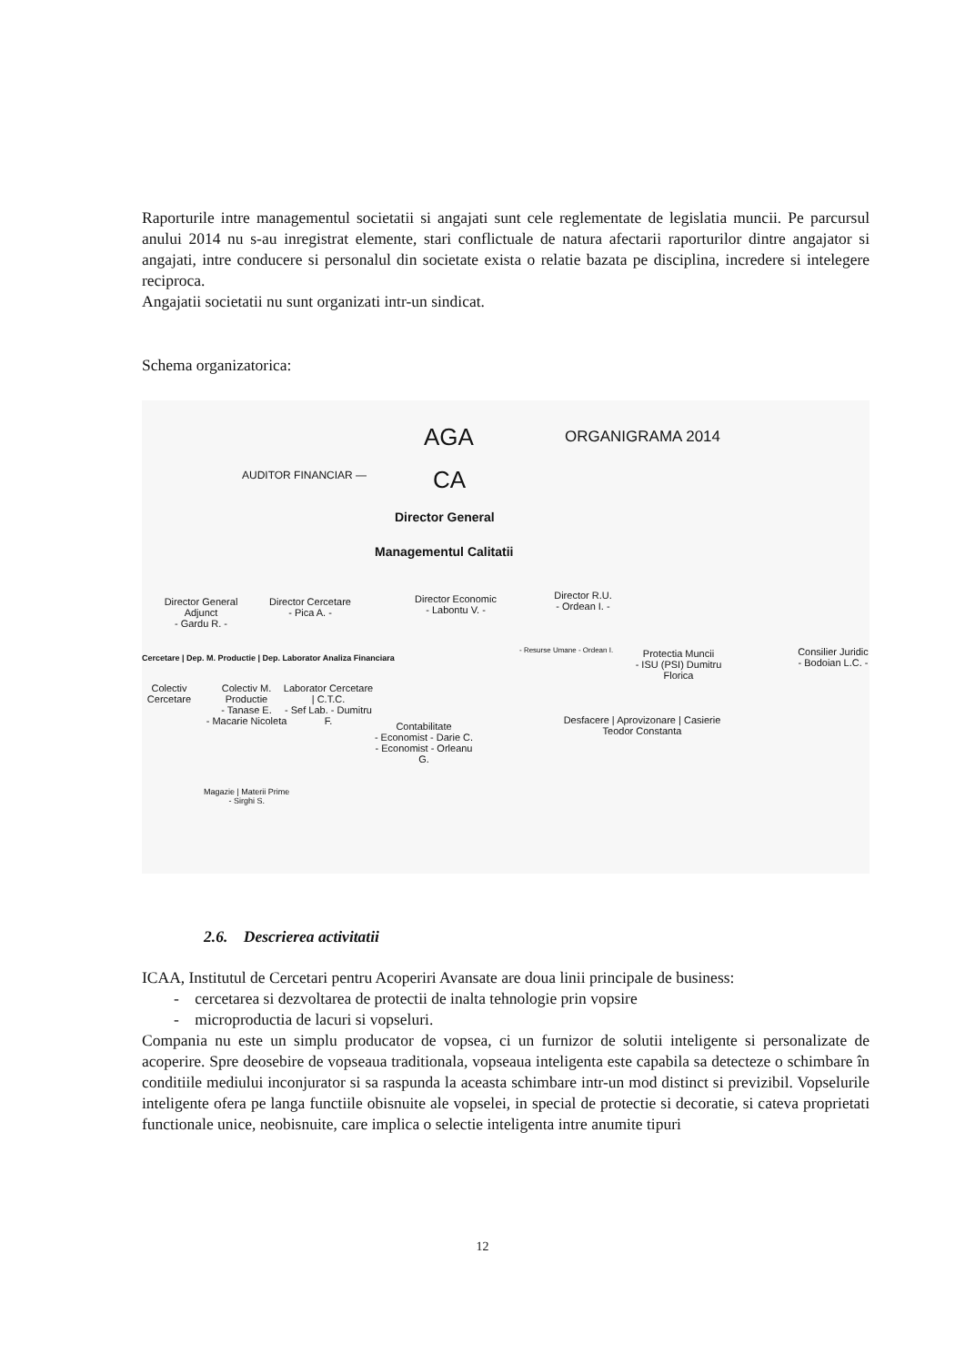Raporturile intre managementul societatii si angajati sunt cele reglementate de legislatia muncii. Pe parcursul anului 2014 nu s-au inregistrat elemente, stari conflictuale de natura afectarii raporturilor dintre angajator si angajati, intre conducere si personalul din societate exista o relatie bazata pe disciplina, incredere si intelegere reciproca.
Angajatii societatii nu sunt organizati intr-un sindicat.
Schema organizatorica:
AGA ORGANIGRAMA 2014
AUDITOR FINANCIAR — CA
Director General
Managementul Calitatii
Director General Adjunct
- Gardu R. -
Director Cercetare
- Pica A. -
Director Economic
- Labontu V. -
Director R.U.
- Ordean I. -
Cercetare | Dep. M. Productie | Dep. Laborator Analiza Financiara
- Resurse Umane - Ordean I.
Protectia Muncii
- ISU (PSI) Dumitru Florica
Consilier Juridic
- Bodoian L.C. -
Colectiv Cercetare
Colectiv M. Productie
- Tanase E.
- Macarie Nicoleta
Laborator Cercetare | C.T.C.
- Sef Lab. - Dumitru F.
Contabilitate
- Economist - Darie C.
- Economist - Orleanu G.
Desfacere | Aprovizonare | Casierie
Teodor Constanta
Magazie | Materii Prime
- Sirghi S.
2.6. Descrierea activitatii
ICAA, Institutul de Cercetari pentru Acoperiri Avansate are doua linii principale de business:
- cercetarea si dezvoltarea de protectii de inalta tehnologie prin vopsire
- microproductia de lacuri si vopseluri.
Compania nu este un simplu producator de vopsea, ci un furnizor de solutii inteligente si personalizate de acoperire. Spre deosebire de vopseaua traditionala, vopseaua inteligenta este capabila sa detecteze o schimbare în conditiile mediului inconjurator si sa raspunda la aceasta schimbare intr-un mod distinct si previzibil. Vopselurile inteligente ofera pe langa functiile obisnuite ale vopselei, in special de protectie si decoratie, si cateva proprietati functionale unice, neobisnuite, care implica o selectie inteligenta intre anumite tipuri
12